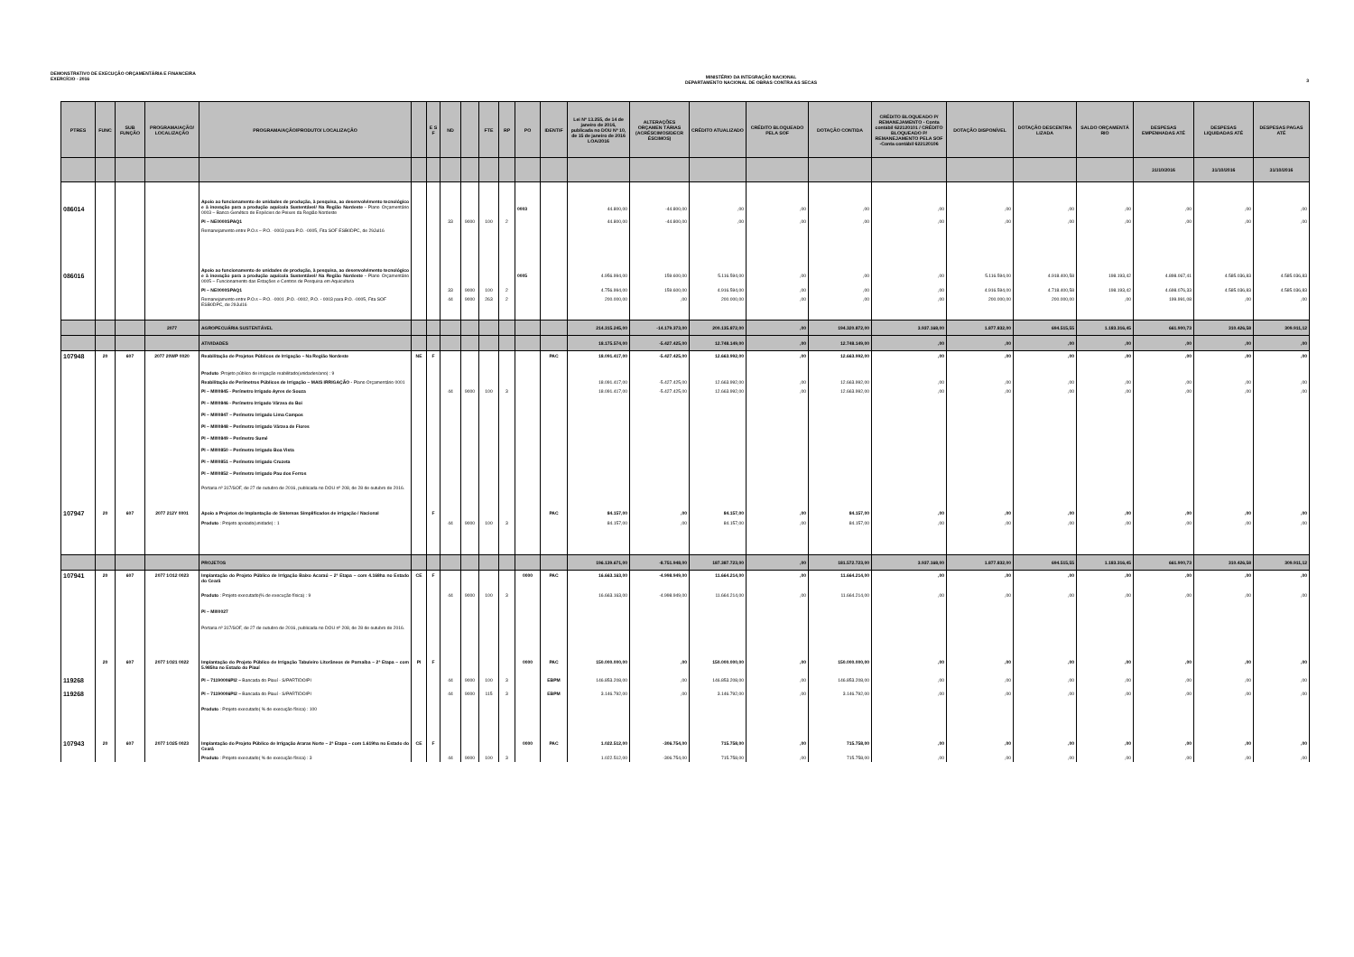DEMONSTRATIVO DE EXECUÇÃO ORÇAMENTÁRIA E FINANCEIRA
EXERCÍCIO - 2016
MINISTÉRIO DA INTEGRAÇÃO NACIONAL
DEPARTAMENTO NACIONAL DE OBRAS CONTRA AS SECAS
3
| PTRES | FUNC | SUB FUNÇÃO | PROGRAMA/AÇÃO/ LOCALIZAÇÃO | PROGRAMA/AÇÃO/PRODUTO/ LOCALIZAÇÃO | | E S F | ND | | FTE | RP | PO | IDENTIF | Lei Nº 13.255, de 14 de janeiro de 2016, publicada no DOU Nº 10, de 15 de janeiro de 2016 LOA/2016 | ALTERAÇÕES ORÇAMEN TÁRIAS (ACRÉSCIMOS/DECR ÉSCIMOS) | CRÉDITO ATUALIZADO | CRÉDITO BLOQUEADO PELA SOF | DOTAÇÃO CONTIDA | CRÉDITO BLOQUEADO P/ REMANEJAMENTO - Conta contábil 622120101 / CRÉDITO BLOQUEADO P/ REMANEJAMENTO PELA SOF -Conta contábil 622120106 | DOTAÇÃO DISPONÍVEL | DOTAÇÃO DESCENTRA LIZADA | SALDO ORÇAMENTÁ RIO | DESPESAS EMPENHADAS ATÉ | DESPESAS LIQUIDADAS ATÉ | DESPESAS PAGAS ATÉ |
| --- | --- | --- | --- | --- | --- | --- | --- | --- | --- | --- | --- | --- | --- | --- | --- | --- | --- | --- | --- | --- | --- | --- | --- | --- |
| | | | | | | | | | | | | | | | | | | | | | | 31/10/2016 | 31/10/2016 | 31/10/2016 |
| 086014 | | | | Apoio ao funcionamento de unidades de produção, à pesquisa, ao desenvolvimento tecnológico e à inovação para a produção aquícola Sustentável/ Na Região Nordeste - Plano Orçamentário 0003 – Banco Genético de Espécies de Peixes da Região Nordeste | | | | | | | 0003 | | 44.800,00 | -44.800,00 | ,00 | ,00 | ,00 | ,00 | ,00 | ,00 | ,00 | ,00 | ,00 | ,00 |
| | | | | PI – NE0000SPAQ1 | | | 33 | 9000 | 100 | 2 | | | 44.800,00 | -44.800,00 | ,00 | ,00 | ,00 | ,00 | ,00 | ,00 | ,00 | ,00 | ,00 | ,00 |
| | | | | Remanejamento entre P.O.s – P.O. -0003 para P.O. -0005, Fita SOF ESB0DPC, de 29Jul16 | | | | | | | | | | | | | | | | | | | | |
| 086016 | | | | Apoio ao funcionamento de unidades de produção, à pesquisa, ao desenvolvimento tecnológico e à inovação para a produção aquícola Sustentável/ Na Região Nordeste - Plano Orçamentário 0005 – Funcionamento das Estações e Centros de Pesquisa em Aquicultura | | | | | | | 0005 | | 4.956.994,00 | 159.600,00 | 5.116.594,00 | ,00 | ,00 | ,00 | 5.116.594,00 | 4.918.400,58 | 198.193,42 | 4.898.067,41 | 4.585.036,83 | 4.585.036,83 |
| | | | | PI – NE0000SPAQ1 | | | 33 | 9000 | 100 | 2 | | | 4.756.994,00 | 159.600,00 | 4.916.594,00 | ,00 | ,00 | ,00 | 4.916.594,00 | 4.718.400,58 | 198.193,42 | 4.698.076,33 | 4.585.036,83 | 4.585.036,83 |
| | | | | Remanejamento entre P.O.s – P.O. -0001 ,P.O. -0002, P.O. - 0003 para P.O. -0005, Fita SOF ESB0DPC, de 29Jul16 | | | 44 | 9000 | 263 | 2 | | | 200.000,00 | ,00 | 200.000,00 | ,00 | ,00 | ,00 | 200.000,00 | 200.000,00 | ,00 | 199.991,08 | ,00 | ,00 |
| | | | 2077 | AGROPECUÁRIA SUSTENTÁVEL | | | | | | | | | 214.315.245,00 | -14.179.373,00 | 200.135.872,00 | ,00 | 194.320.872,00 | 3.937.168,00 | 1.877.832,00 | 694.515,55 | 1.183.316,45 | 661.900,73 | 310.426,58 | 309.911,12 |
| | | | | ATIVIDADES | | | | | | | | | 18.175.574,00 | -5.427.425,00 | 12.748.149,00 | ,00 | 12.748.149,00 | ,00 | ,00 | ,00 | ,00 | ,00 | ,00 | ,00 |
| 107948 | 20 | 607 | 2077 20WP 0020 | Reabilitação de Projetos Públicos de Irrigação – Na Região Nordeste | NE | F | | | | | | PAC | 18.091.417,00 | -5.427.425,00 | 12.663.992,00 | ,00 | 12.663.992,00 | ,00 | ,00 | ,00 | ,00 | ,00 | ,00 | ,00 |
| | | | | Produto :Projeto público de irrigação reabilitado(unidades/ano) : 9 | | | | | | | | | | | | | | | | | | | | |
| | | | | Reabilitação de Perímetros Públicos de Irrigação – MAIS IRRIGAÇÃO - Plano Orçamentário 0001 | | | | | | | | | 18.091.417,00 | -5.427.425,00 | 12.663.992,00 | ,00 | 12.663.992,00 | ,00 | ,00 | ,00 | ,00 | ,00 | ,00 | ,00 |
| | | | | PI – MI00845 - Perímetro Irrigado Ayres de Souza | | | 44 | 9000 | 100 | 3 | | | 18.091.417,00 | -5.427.425,00 | 12.663.992,00 | ,00 | 12.663.992,00 | ,00 | ,00 | ,00 | ,00 | ,00 | ,00 | ,00 |
| | | | | PI – MI00846 - Perímetro Irrigado Várzea do Boi | | | | | | | | | | | | | | | | | | | | |
| | | | | PI – MI00847 – Perímetro Irrigado Lima Campos | | | | | | | | | | | | | | | | | | | | |
| | | | | PI – MI00848 – Perímetro Irrigado Várzea de Flores | | | | | | | | | | | | | | | | | | | | |
| | | | | PI – MI00849 – Perímetro Sumé | | | | | | | | | | | | | | | | | | | | |
| | | | | PI – MI00850 – Perímetro Irrigado Boa Vista | | | | | | | | | | | | | | | | | | | | |
| | | | | PI – MI00851 – Perímetro Irrigado Cruzeta | | | | | | | | | | | | | | | | | | | | |
| | | | | PI – MI00852 – Perímetro Irrigado Pau dos Ferros | | | | | | | | | | | | | | | | | | | | |
| | | | | Portaria nº 317/SOF, de 27 de outubro de 2016, publicada no DOU nº 208, de 28 de outubro de 2016. | | | | | | | | | | | | | | | | | | | | |
| 107947 | 20 | 607 | 2077 212Y 0001 | Apoio a Projetos de Implantação de Sistemas Simplificados de irrigação / Nacional | | F | | | | | | PAC | 84.157,00 | ,00 | 84.157,00 | ,00 | 84.157,00 | ,00 | ,00 | ,00 | ,00 | ,00 | ,00 | ,00 |
| | | | | Produto : Projeto apoiado(unidade) : 1 | | | 44 | 9000 | 100 | 3 | | | 84.157,00 | ,00 | 84.157,00 | ,00 | 84.157,00 | ,00 | ,00 | ,00 | ,00 | ,00 | ,00 | ,00 |
| | | | | PROJETOS | | | | | | | | | 196.139.671,00 | -8.751.948,00 | 187.387.723,00 | ,00 | 181.572.723,00 | 3.937.168,00 | 1.877.832,00 | 694.515,55 | 1.183.316,45 | 661.900,73 | 310.426,58 | 309.911,12 |
| 107941 | 20 | 607 | 2077 1O12 0023 | Implantação do Projeto Público de Irrigação Baixo Acaraú – 2ª Etapa – com 4.168ha no Estado do Ceará | CE | F | | | | | 0000 | PAC | 16.663.163,00 | -4.998.949,00 | 11.664.214,00 | ,00 | 11.664.214,00 | ,00 | ,00 | ,00 | ,00 | ,00 | ,00 | ,00 |
| | | | | Produto : Projeto executado(% de execução física) : 9 | | | 44 | 9000 | 100 | 3 | | | 16.663.163,00 | -4.998.949,00 | 11.664.214,00 | ,00 | 11.664.214,00 | ,00 | ,00 | ,00 | ,00 | ,00 | ,00 | ,00 |
| | | | | PI – MI00027 | | | | | | | | | | | | | | | | | | | | |
| | | | | Portaria nº 317/SOF, de 27 de outubro de 2016, publicada no DOU nº 208, de 28 de outubro de 2016. | | | | | | | | | | | | | | | | | | | | |
| | 20 | 607 | 2077 1O21 0022 | Implantação do Projeto Público de Irrigação Tabuleiro Litorâneos de Parnaíba – 2ª Etapa – com 5.985ha no Estado do Piauí | PI | F | | | | | 0000 | PAC | 150.000.000,00 | ,00 | 150.000.000,00 | ,00 | 150.000.000,00 | ,00 | ,00 | ,00 | ,00 | ,00 | ,00 | ,00 |
| 119268 | | | | PI – 71190006PI2 – Bancada do Piauí - S/PARTIDO/PI | | | 44 | 9000 | 100 | 3 | | EBPM | 146.853.208,00 | ,00 | 146.853.208,00 | ,00 | 146.853.208,00 | ,00 | ,00 | ,00 | ,00 | ,00 | ,00 | ,00 |
| 119268 | | | | PI – 71190006PI2 – Bancada do Piauí - S/PARTIDO/PI | | | 44 | 9000 | 115 | 3 | | EBPM | 3.146.792,00 | ,00 | 3.146.792,00 | ,00 | 3.146.792,00 | ,00 | ,00 | ,00 | ,00 | ,00 | ,00 | ,00 |
| | | | | Produto : Projeto executado( % de execução física) : 100 | | | | | | | | | | | | | | | | | | | | |
| 107943 | 20 | 607 | 2077 1O25 0023 | Implantação do Projeto Público de Irrigação Araras Norte – 2ª Etapa – com 1.619ha no Estado do Ceará | CE | F | | | | | 0000 | PAC | 1.022.512,00 | -306.754,00 | 715.758,00 | ,00 | 715.758,00 | ,00 | ,00 | ,00 | ,00 | ,00 | ,00 | ,00 |
| | | | | Produto : Projeto executado( % de execução física) : 3 | | | 44 | 9000 | 100 | 3 | | | 1.022.512,00 | -306.754,00 | 715.758,00 | ,00 | 715.758,00 | ,00 | ,00 | ,00 | ,00 | ,00 | ,00 | ,00 |